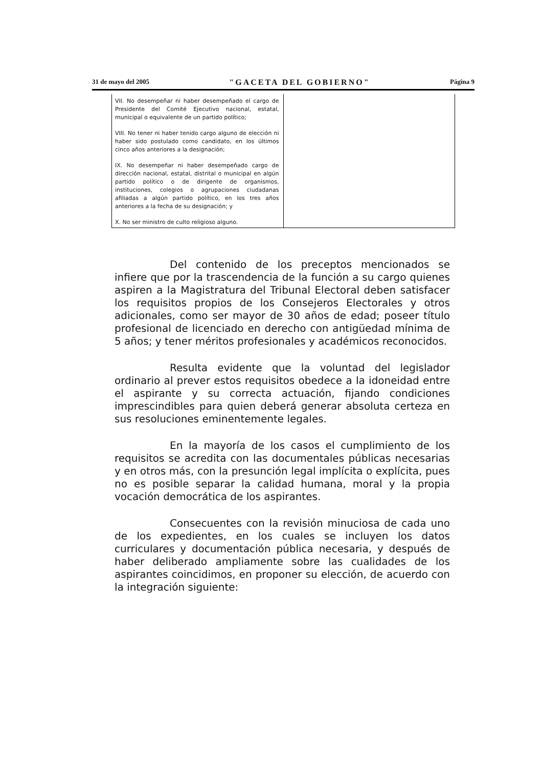31 de mayo del 2005 "GACETA DEL GOBIERNO" Página 9
| VII. No desempeñar ni haber desempeñado el cargo de Presidente del Comité Ejecutivo nacional, estatal, municipal o equivalente de un partido político; VIII. No tener ni haber tenido cargo alguno de elección ni haber sido postulado como candidato, en los últimos cinco años anteriores a la designación; IX. No desempeñar ni haber desempeñado cargo de dirección nacional, estatal, distrital o municipal en algún partido político o de dirigente de organismos, instituciones, colegios o agrupaciones ciudadanas afiliadas a algún partido político, en los tres años anteriores a la fecha de su designación; y X. No ser ministro de culto religioso alguno. | |
Del contenido de los preceptos mencionados se infiere que por la trascendencia de la función a su cargo quienes aspiren a la Magistratura del Tribunal Electoral deben satisfacer los requisitos propios de los Consejeros Electorales y otros adicionales, como ser mayor de 30 años de edad; poseer título profesional de licenciado en derecho con antigüedad mínima de 5 años; y tener méritos profesionales y académicos reconocidos.
Resulta evidente que la voluntad del legislador ordinario al prever estos requisitos obedece a la idoneidad entre el aspirante y su correcta actuación, fijando condiciones imprescindibles para quien deberá generar absoluta certeza en sus resoluciones eminentemente legales.
En la mayoría de los casos el cumplimiento de los requisitos se acredita con las documentales públicas necesarias y en otros más, con la presunción legal implícita o explícita, pues no es posible separar la calidad humana, moral y la propia vocación democrática de los aspirantes.
Consecuentes con la revisión minuciosa de cada uno de los expedientes, en los cuales se incluyen los datos curriculares y documentación pública necesaria, y después de haber deliberado ampliamente sobre las cualidades de los aspirantes coincidimos, en proponer su elección, de acuerdo con la integración siguiente: